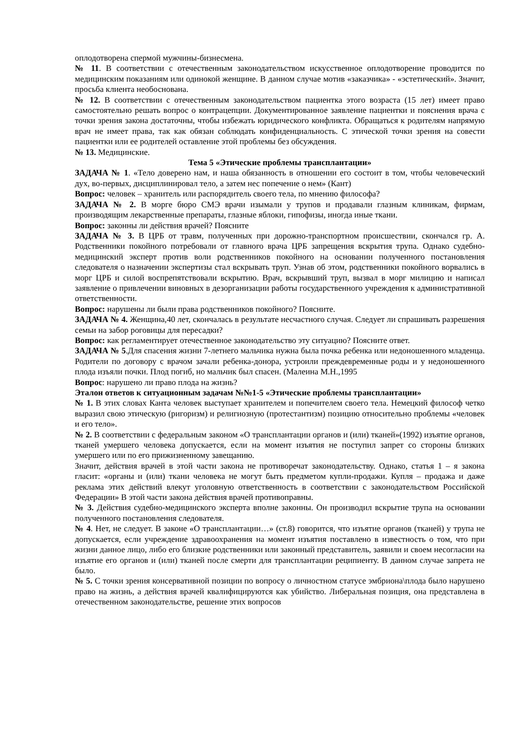оплодотворена спермой мужчины-бизнесмена.
№ 11. В соответствии с отечественным законодательством искусственное оплодотворение проводится по медицинским показаниям или одинокой женщине. В данном случае мотив «заказчика» - «эстетический». Значит, просьба клиента необоснована.
№ 12. В соответствии с отечественным законодательством пациентка этого возраста (15 лет) имеет право самостоятельно решать вопрос о контрацепции. Документированное заявление пациентки и пояснения врача с точки зрения закона достаточны, чтобы избежать юридического конфликта. Обращаться к родителям напрямую врач не имеет права, так как обязан соблюдать конфиденциальность. С этической точки зрения на совести пациентки или ее родителей оставление этой проблемы без обсуждения.
№ 13. Медицинские.
Тема 5 «Этические проблемы трансплантации»
ЗАДАЧА № 1. «Тело доверено нам, и наша обязанность в отношении его состоит в том, чтобы человеческий дух, во-первых, дисциплинировал тело, а затем нес попечение о нем» (Кант)
Вопрос: человек – хранитель или распорядитель своего тела, по мнению философа?
ЗАДАЧА № 2. В морге бюро СМЭ врачи изымали у трупов и продавали глазным клиникам, фирмам, производящим лекарственные препараты, глазные яблоки, гипофизы, иногда иные ткани.
Вопрос: законны ли действия врачей? Поясните
ЗАДАЧА № 3. В ЦРБ от травм, полученных при дорожно-транспортном происшествии, скончался гр. А. Родственники покойного потребовали от главного врача ЦРБ запрещения вскрытия трупа. Однако судебно-медицинский эксперт против воли родственников покойного на основании полученного постановления следователя о назначении экспертизы стал вскрывать труп. Узнав об этом, родственники покойного ворвались в морг ЦРБ и силой воспрепятствовали вскрытию. Врач, вскрывший труп, вызвал в морг милицию и написал заявление о привлечении виновных в дезорганизации работы государственного учреждения к административной ответственности.
Вопрос: нарушены ли были права родственников покойного? Поясните.
ЗАДАЧА № 4. Женщина,40 лет, скончалась в результате несчастного случая. Следует ли спрашивать разрешения семьи на забор роговицы для пересадки?
Вопрос: как регламентирует отечественное законодательство эту ситуацию? Поясните ответ.
ЗАДАЧА № 5.Для спасения жизни 7-летнего мальчика нужна была почка ребенка или недоношенного младенца. Родители по договору с врачом зачали ребенка-донора, устроили преждевременные роды и у недоношенного плода изъяли почки. Плод погиб, но мальчик был спасен. (Малеина М.Н.,1995
Вопрос: нарушено ли право плода на жизнь?
Эталон ответов к ситуационным задачам №№1-5 «Этические проблемы трансплантации»
№ 1. В этих словах Канта человек выступает хранителем и попечителем своего тела. Немецкий философ четко выразил свою этическую (ригоризм) и религиозную (протестантизм) позицию относительно проблемы «человек и его тело».
№ 2. В соответствии с федеральным законом «О трансплантации органов и (или) тканей»(1992) изъятие органов, тканей умершего человека допускается, если на момент изъятия не поступил запрет со стороны близких умершего или по его прижизненному завещанию.
Значит, действия врачей в этой части закона не противоречат законодательству. Однако, статья 1 – я закона гласит: «органы и (или) ткани человека не могут быть предметом купли-продажи. Купля – продажа и даже реклама этих действий влекут уголовную ответственность в соответствии с законодательством Российской Федерации» В этой части закона действия врачей противоправны.
№ 3. Действия судебно-медицинского эксперта вполне законны. Он производил вскрытие трупа на основании полученного постановления следователя.
№ 4. Нет, не следует. В законе «О трансплантации…» (ст.8) говорится, что изъятие органов (тканей) у трупа не допускается, если учреждение здравоохранения на момент изъятия поставлено в известность о том, что при жизни данное лицо, либо его близкие родственники или законный представитель, заявили и своем несогласии на изъятие его органов и (или) тканей после смерти для трансплантации реципиенту. В данном случае запрета не было.
№ 5. С точки зрения консервативной позиции по вопросу о личностном статусе эмбриона\плода было нарушено право на жизнь, а действия врачей квалифицируются как убийство. Либеральная позиция, она представлена в отечественном законодательстве, решение этих вопросов